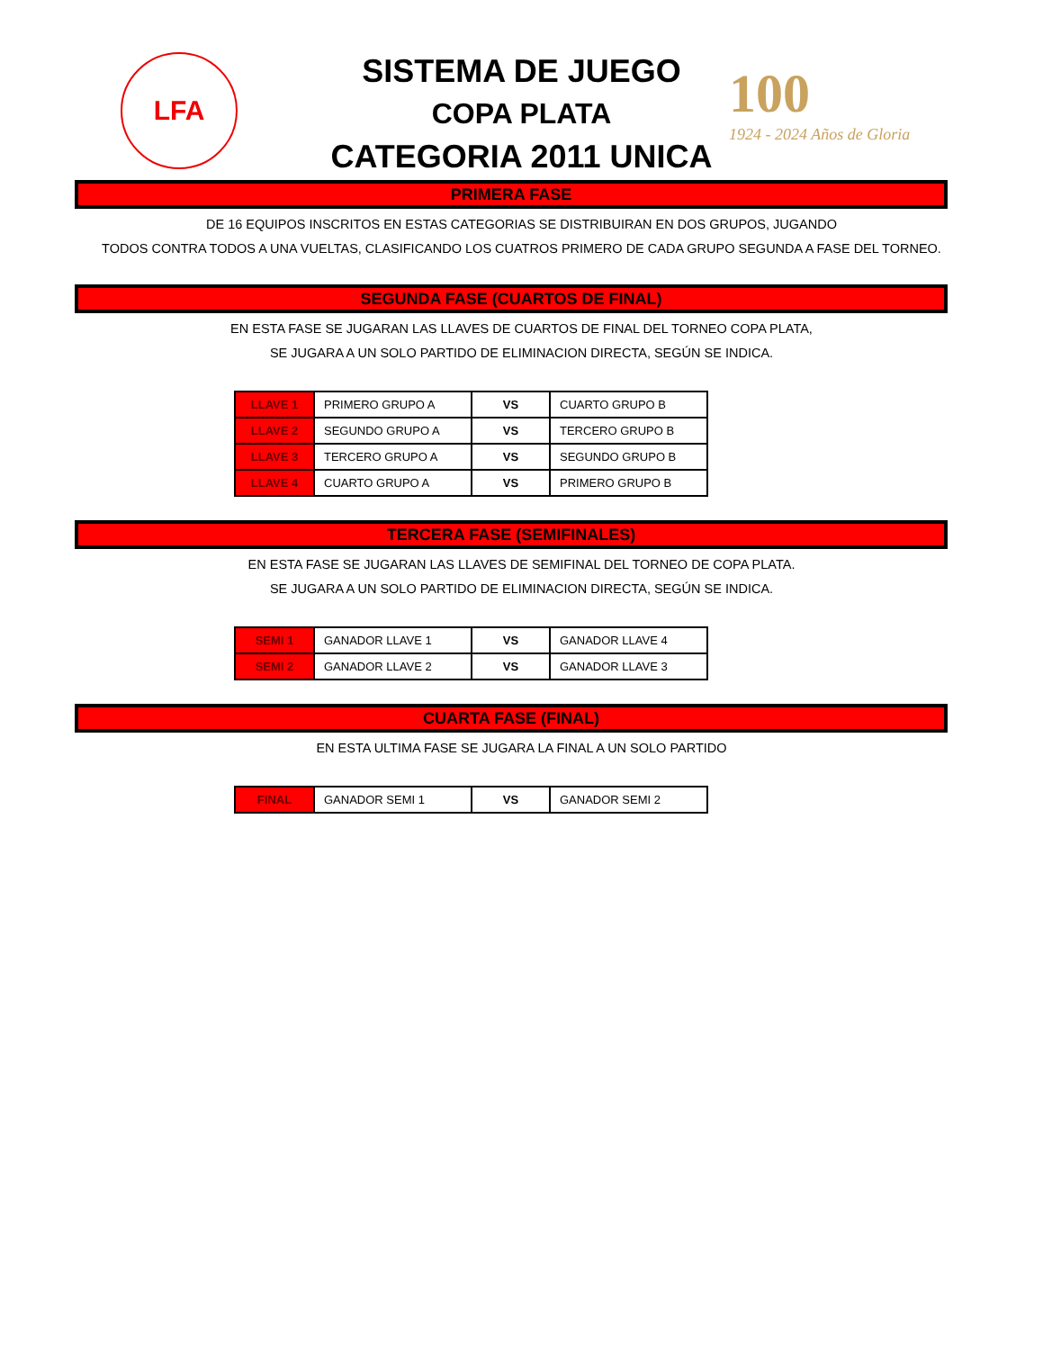LFA
SISTEMA DE JUEGO
COPA PLATA
CATEGORIA 2011 UNICA
100
1924 - 2024 Años de Gloria
PRIMERA FASE
DE 16 EQUIPOS INSCRITOS EN ESTAS CATEGORIAS SE DISTRIBUIRAN EN DOS GRUPOS, JUGANDO
TODOS CONTRA TODOS A UNA VUELTAS, CLASIFICANDO LOS CUATROS PRIMERO DE CADA GRUPO SEGUNDA A FASE DEL TORNEO.
SEGUNDA FASE (CUARTOS DE FINAL)
EN ESTA FASE SE JUGARAN LAS LLAVES DE CUARTOS DE FINAL DEL TORNEO COPA PLATA,
SE JUGARA A UN SOLO PARTIDO DE ELIMINACION DIRECTA, SEGÚN SE INDICA.
| LLAVE 1 | PRIMERO GRUPO A | VS | CUARTO GRUPO B |
| LLAVE 2 | SEGUNDO GRUPO A | VS | TERCERO GRUPO B |
| LLAVE 3 | TERCERO GRUPO A | VS | SEGUNDO GRUPO B |
| LLAVE 4 | CUARTO GRUPO A | VS | PRIMERO GRUPO B |
TERCERA FASE (SEMIFINALES)
EN ESTA FASE SE JUGARAN LAS LLAVES DE SEMIFINAL DEL TORNEO DE COPA PLATA.
SE JUGARA A UN SOLO PARTIDO DE ELIMINACION DIRECTA, SEGÚN SE INDICA.
| SEMI 1 | GANADOR LLAVE 1 | VS | GANADOR LLAVE 4 |
| SEMI 2 | GANADOR LLAVE 2 | VS | GANADOR LLAVE 3 |
CUARTA FASE (FINAL)
EN ESTA ULTIMA FASE SE JUGARA LA FINAL A UN SOLO PARTIDO
| FINAL | GANADOR SEMI 1 | VS | GANADOR SEMI 2 |